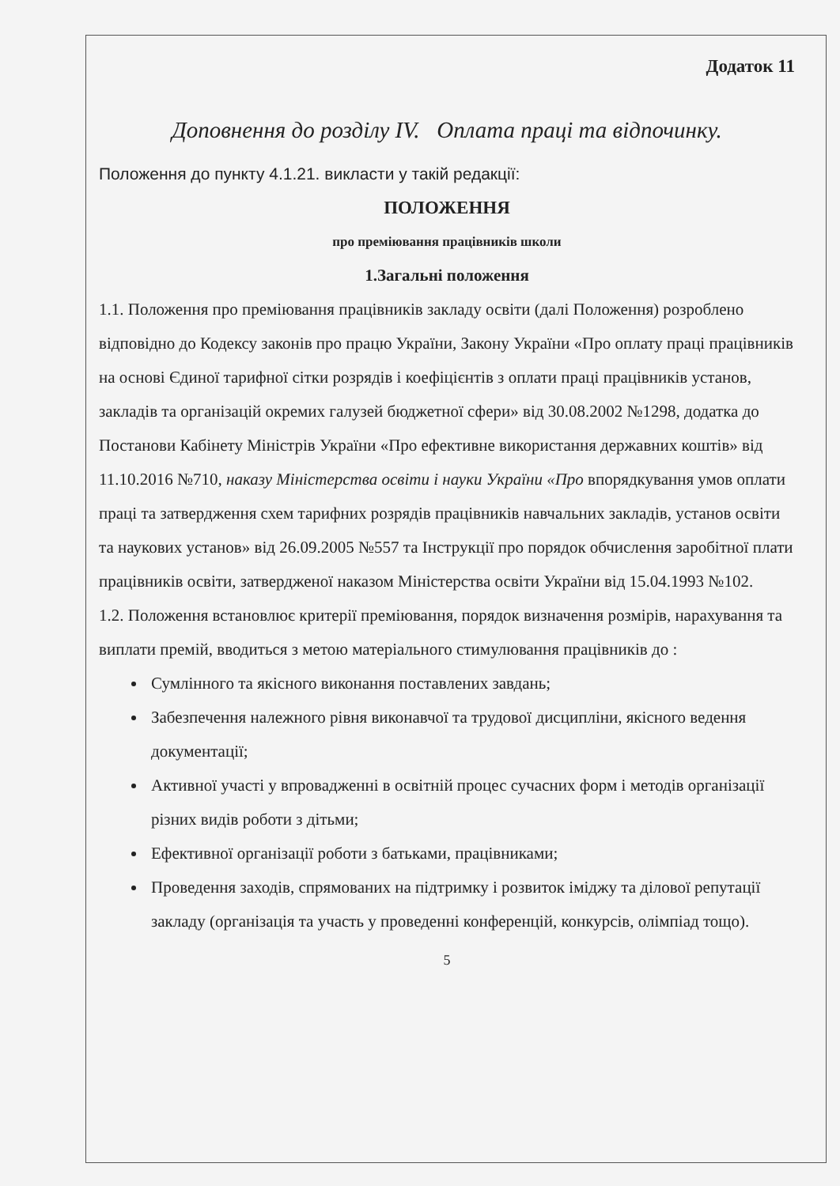Додаток 11
Доповнення до розділу IV. Оплата праці та відпочинку.
Положення до пункту 4.1.21. викласти у такій редакції:
ПОЛОЖЕННЯ
про преміювання працівників школи
1.Загальні положення
1.1. Положення про преміювання працівників закладу освіти (далі Положення) розроблено відповідно до Кодексу законів про працю України, Закону України «Про оплату праці працівників на основі Єдиної тарифної сітки розрядів і коефіцієнтів з оплати праці працівників установ, закладів та організацій окремих галузей бюджетної сфери» від 30.08.2002 №1298, додатка до Постанови Кабінету Міністрів України «Про ефективне використання державних коштів» від 11.10.2016 №710, наказу Міністерства освіти і науки України «Про впорядкування умов оплати праці та затвердження схем тарифних розрядів працівників навчальних закладів, установ освіти та наукових установ» від 26.09.2005 №557 та Інструкції про порядок обчислення заробітної плати працівників освіти, затвердженої наказом Міністерства освіти України від 15.04.1993 №102.
1.2. Положення встановлює критерії преміювання, порядок визначення розмірів, нарахування та виплати премій, вводиться з метою матеріального стимулювання працівників до :
Сумлінного та якісного виконання поставлених завдань;
Забезпечення належного рівня виконавчої та трудової дисципліни, якісного ведення документації;
Активної участі у впровадженні в освітній процес сучасних форм і методів організації різних видів роботи з дітьми;
Ефективної організації роботи з батьками, працівниками;
Проведення заходів, спрямованих на підтримку і розвиток іміджу та ділової репутації закладу (організація та участь у проведенні конференцій, конкурсів, олімпіад тощо).
5